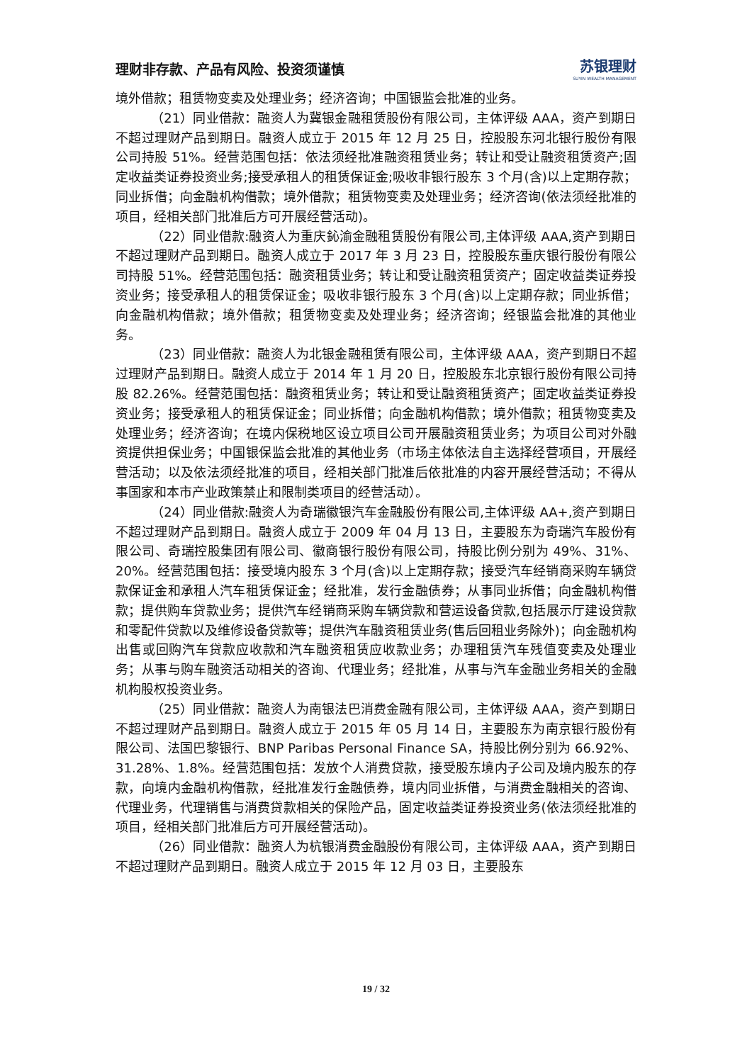理财非存款、产品有风险、投资须谨慎 苏银理财
SUYIN WEALTH MANAGEMENT
境外借款；租赁物变卖及处理业务；经济咨询；中国银监会批准的业务。
（21）同业借款：融资人为冀银金融租赁股份有限公司，主体评级 AAA，资产到期日不超过理财产品到期日。融资人成立于 2015 年 12 月 25 日，控股股东河北银行股份有限公司持股 51%。经营范围包括：依法须经批准融资租赁业务；转让和受让融资租赁资产;固定收益类证券投资业务;接受承租人的租赁保证金;吸收非银行股东 3 个月(含)以上定期存款；同业拆借；向金融机构借款；境外借款；租赁物变卖及处理业务；经济咨询(依法须经批准的项目，经相关部门批准后方可开展经营活动)。
（22）同业借款:融资人为重庆鈊渝金融租赁股份有限公司,主体评级 AAA,资产到期日不超过理财产品到期日。融资人成立于 2017 年 3 月 23 日，控股股东重庆银行股份有限公司持股 51%。经营范围包括：融资租赁业务；转让和受让融资租赁资产；固定收益类证券投资业务；接受承租人的租赁保证金；吸收非银行股东 3 个月(含)以上定期存款；同业拆借；向金融机构借款；境外借款；租赁物变卖及处理业务；经济咨询；经银监会批准的其他业务。
（23）同业借款：融资人为北银金融租赁有限公司，主体评级 AAA，资产到期日不超过理财产品到期日。融资人成立于 2014 年 1 月 20 日，控股股东北京银行股份有限公司持股 82.26%。经营范围包括：融资租赁业务；转让和受让融资租赁资产；固定收益类证券投资业务；接受承租人的租赁保证金；同业拆借；向金融机构借款；境外借款；租赁物变卖及处理业务；经济咨询；在境内保税地区设立项目公司开展融资租赁业务；为项目公司对外融资提供担保业务；中国银保监会批准的其他业务（市场主体依法自主选择经营项目，开展经营活动；以及依法须经批准的项目，经相关部门批准后依批准的内容开展经营活动；不得从事国家和本市产业政策禁止和限制类项目的经营活动）。
（24）同业借款:融资人为奇瑞徽银汽车金融股份有限公司,主体评级 AA+,资产到期日不超过理财产品到期日。融资人成立于 2009 年 04 月 13 日，主要股东为奇瑞汽车股份有限公司、奇瑞控股集团有限公司、徽商银行股份有限公司，持股比例分别为 49%、31%、20%。经营范围包括：接受境内股东 3 个月(含)以上定期存款；接受汽车经销商采购车辆贷款保证金和承租人汽车租赁保证金；经批准，发行金融债券；从事同业拆借；向金融机构借款；提供购车贷款业务；提供汽车经销商采购车辆贷款和营运设备贷款,包括展示厅建设贷款和零配件贷款以及维修设备贷款等；提供汽车融资租赁业务(售后回租业务除外)；向金融机构出售或回购汽车贷款应收款和汽车融资租赁应收款业务；办理租赁汽车残值变卖及处理业务；从事与购车融资活动相关的咨询、代理业务；经批准，从事与汽车金融业务相关的金融机构股权投资业务。
（25）同业借款：融资人为南银法巴消费金融有限公司，主体评级 AAA，资产到期日不超过理财产品到期日。融资人成立于 2015 年 05 月 14 日，主要股东为南京银行股份有限公司、法国巴黎银行、BNP Paribas Personal Finance SA，持股比例分别为 66.92%、31.28%、1.8%。经营范围包括：发放个人消费贷款，接受股东境内子公司及境内股东的存款，向境内金融机构借款，经批准发行金融债券，境内同业拆借，与消费金融相关的咨询、代理业务，代理销售与消费贷款相关的保险产品，固定收益类证券投资业务(依法须经批准的项目，经相关部门批准后方可开展经营活动)。
（26）同业借款：融资人为杭银消费金融股份有限公司，主体评级 AAA，资产到期日不超过理财产品到期日。融资人成立于 2015 年 12 月 03 日，主要股东
19 / 32